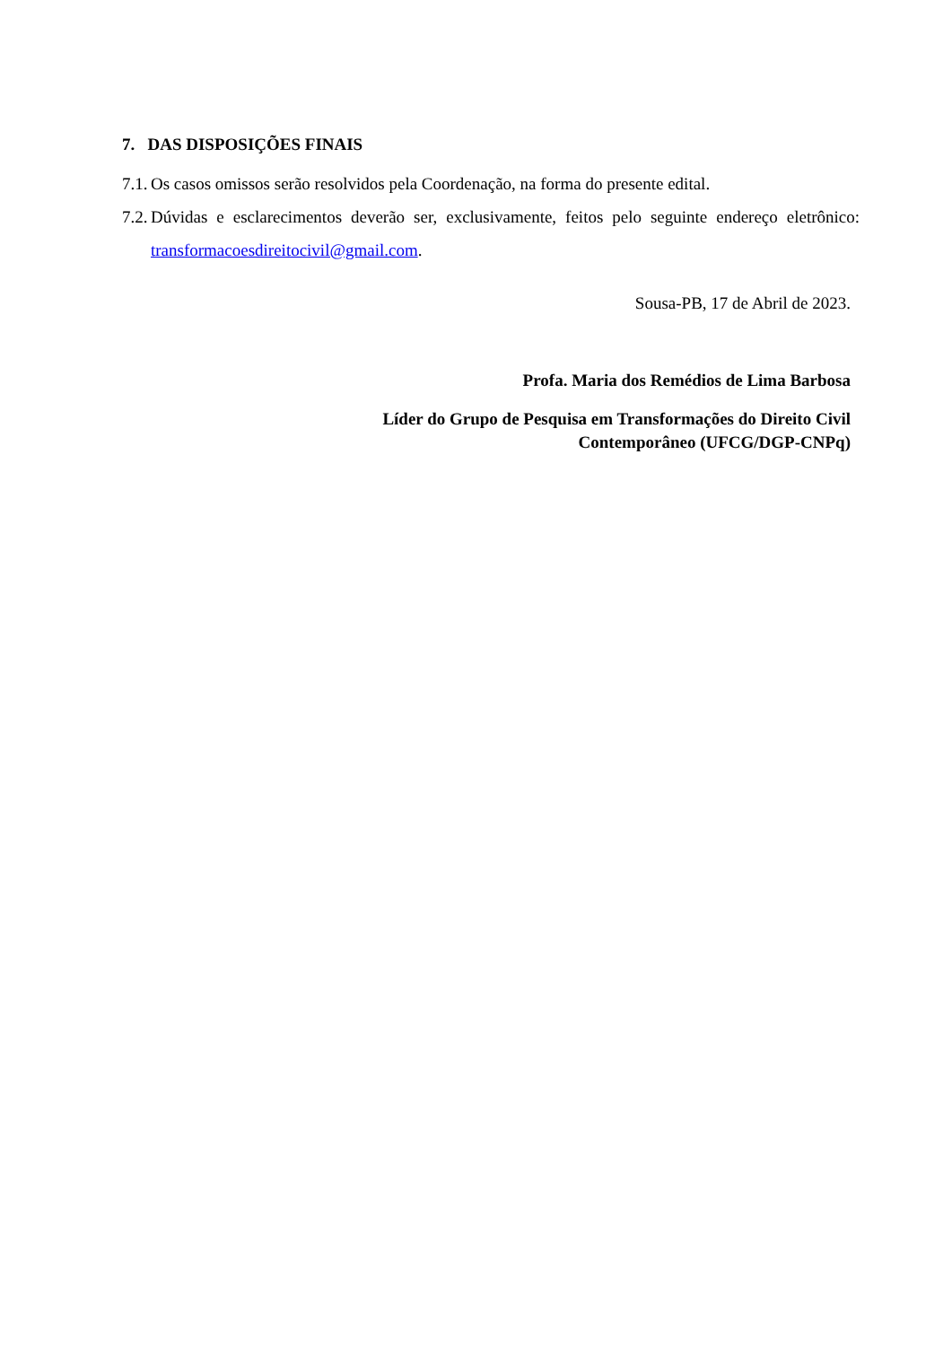7. DAS DISPOSIÇÕES FINAIS
7.1. Os casos omissos serão resolvidos pela Coordenação, na forma do presente edital.
7.2. Dúvidas e esclarecimentos deverão ser, exclusivamente, feitos pelo seguinte endereço eletrônico: transformacoesdireitocivil@gmail.com.
Sousa-PB, 17 de Abril de 2023.
Profa. Maria dos Remédios de Lima Barbosa
Líder do Grupo de Pesquisa em Transformações do Direito Civil
Contemporâneo (UFCG/DGP-CNPq)